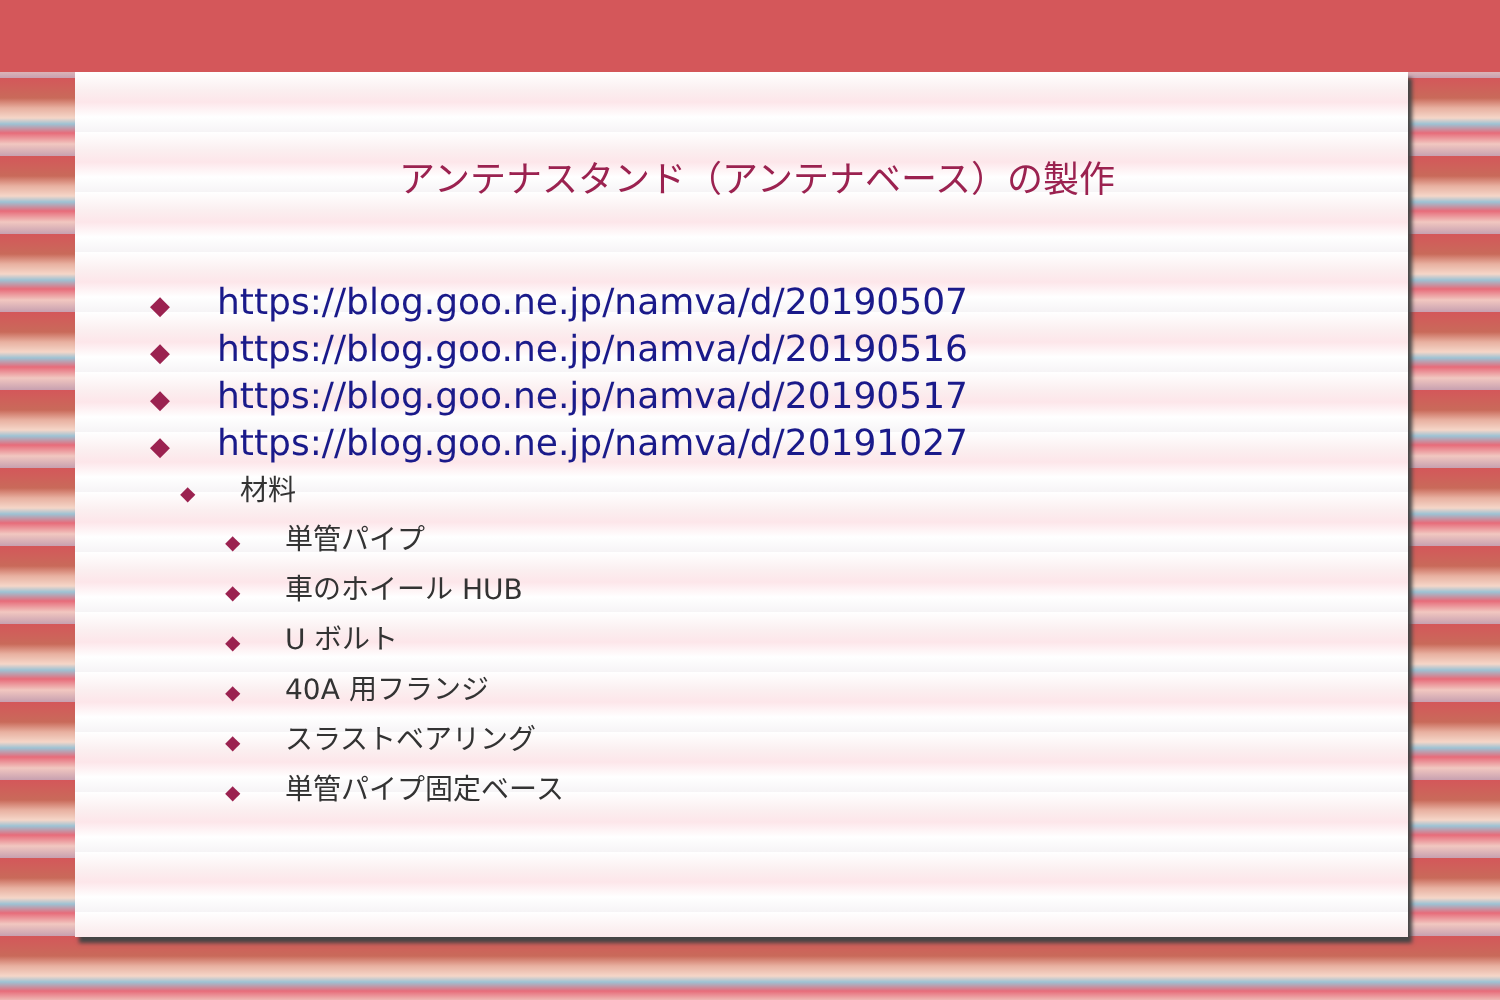アンテナスタンド（アンテナベース）の製作
◆ https://blog.goo.ne.jp/namva/d/20190507
◆ https://blog.goo.ne.jp/namva/d/20190516
◆ https://blog.goo.ne.jp/namva/d/20190517
◆ https://blog.goo.ne.jp/namva/d/20191027
◆ 材料
◆ 単管パイプ
◆ 車のホイール HUB
◆ U ボルト
◆ 40A 用フランジ
◆ スラストベアリング
◆ 単管パイプ固定ベース